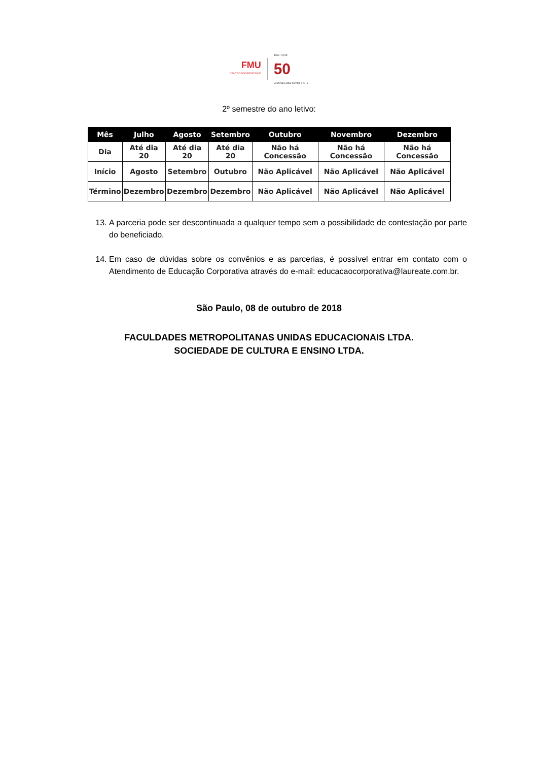FMU
CENTRO UNIVERSITÁRIO
1968 • 2018
50
HISTÓRIA PRA FAZER A SUA
2º semestre do ano letivo:
| Mês | Julho | Agosto | Setembro | Outubro | Novembro | Dezembro |
| --- | --- | --- | --- | --- | --- | --- |
| Dia | Até dia 20 | Até dia 20 | Até dia 20 | Não há Concessão | Não há Concessão | Não há Concessão |
| Início | Agosto | Setembro | Outubro | Não Aplicável | Não Aplicável | Não Aplicável |
| Término | Dezembro | Dezembro | Dezembro | Não Aplicável | Não Aplicável | Não Aplicável |
13. A parceria pode ser descontinuada a qualquer tempo sem a possibilidade de contestação por parte do beneficiado.
14. Em caso de dúvidas sobre os convênios e as parcerias, é possível entrar em contato com o Atendimento de Educação Corporativa através do e-mail: educacaocorporativa@laureate.com.br.
São Paulo, 08 de outubro de 2018
FACULDADES METROPOLITANAS UNIDAS EDUCACIONAIS LTDA.
SOCIEDADE DE CULTURA E ENSINO LTDA.